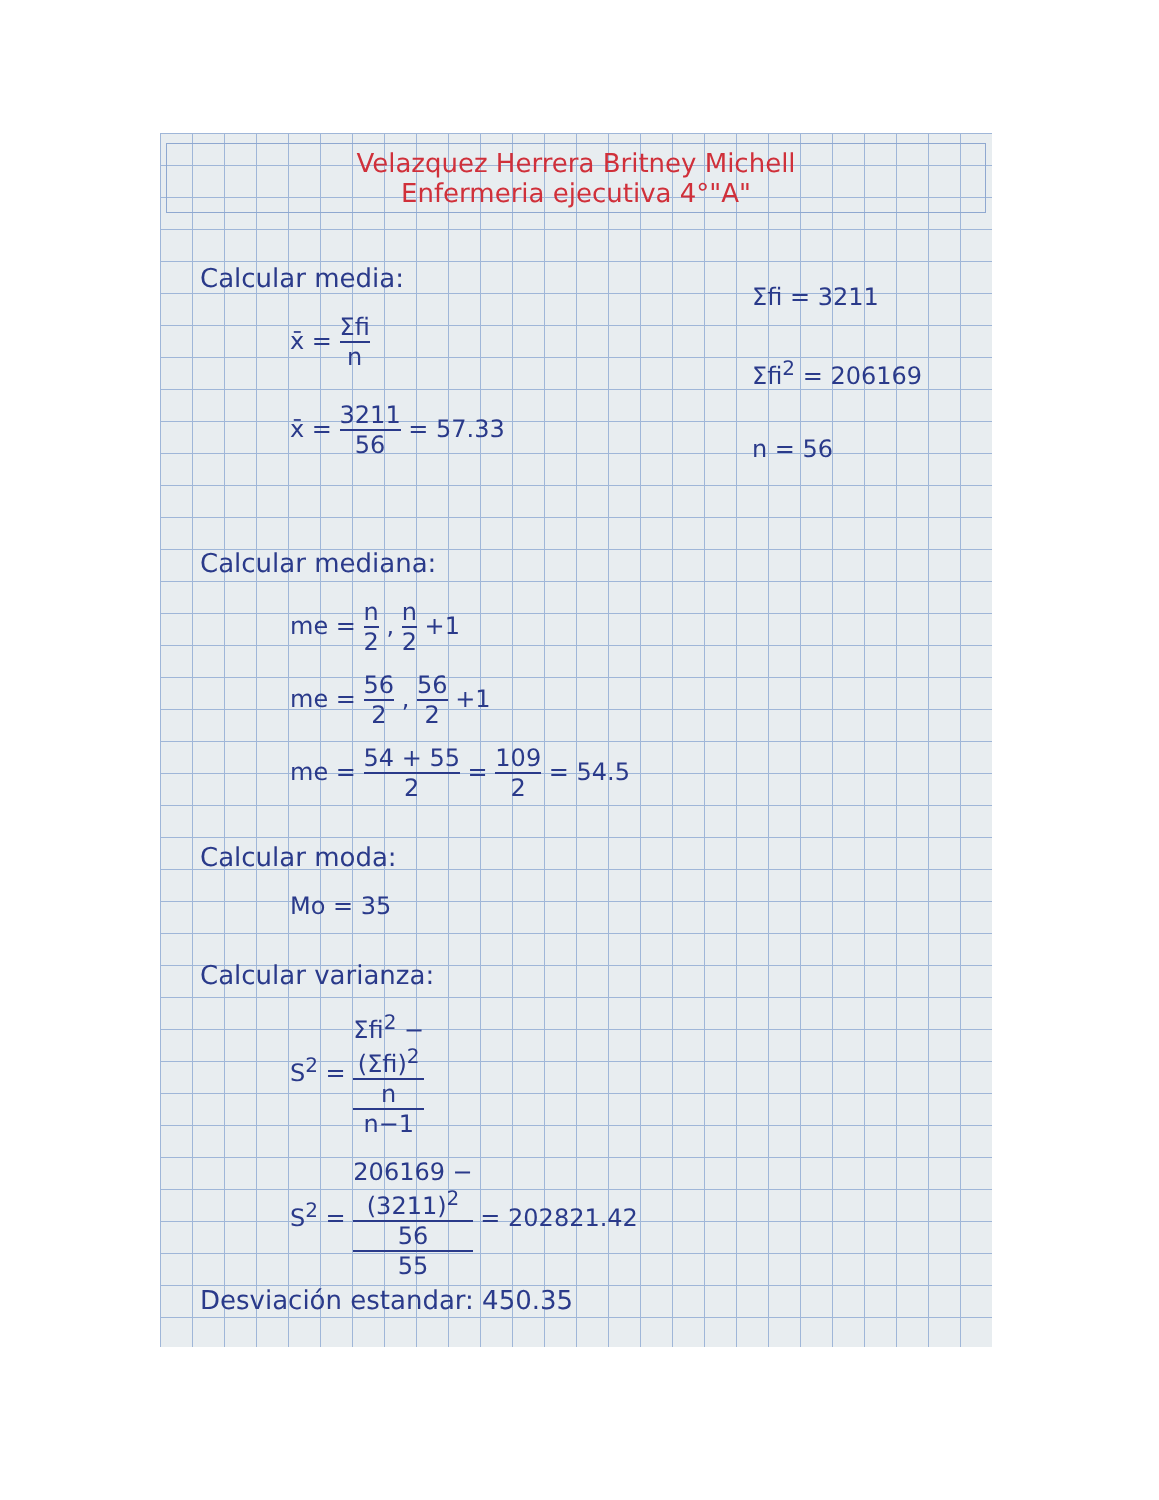Velazquez Herrera Britney Michell
Enfermeria ejecutiva 4°"A"
Calcular media:
x̄ = Σfi n
x̄ = 3211 56 = 57.33
Σfi = 3211
Σfi<sup>2</sup> = 206169
n = 56
Calcular mediana:
me = n 2 , n 2 +1
me = 56 2 , 56 2 +1
me = 54 + 55 2 = 109 2 = 54.5
Calcular moda:
Mo = 35
Calcular varianza:
S<sup>2</sup> = Σfi<sup>2</sup> −
(Σfi)<sup>2</sup>
n n−1
S<sup>2</sup> = 206169 −
(3211)<sup>2</sup>
56 55 = 202821.42
Desviación estandar: 450.35